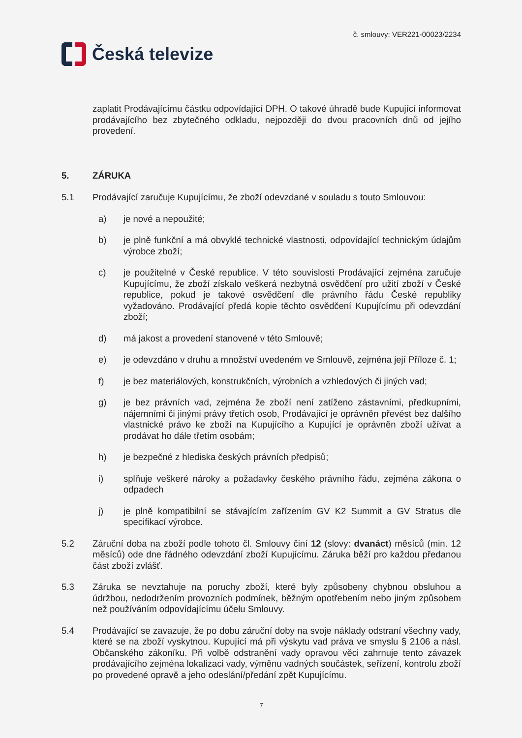Česká televize
č. smlouvy: VER221-00023/2234
zaplatit Prodávajícímu částku odpovídající DPH. O takové úhradě bude Kupující informovat prodávajícího bez zbytečného odkladu, nejpozději do dvou pracovních dnů od jejího provedení.
5. ZÁRUKA
5.1 Prodávající zaručuje Kupujícímu, že zboží odevzdané v souladu s touto Smlouvou:
a) je nové a nepoužité;
b) je plně funkční a má obvyklé technické vlastnosti, odpovídající technickým údajům výrobce zboží;
c) je použitelné v České republice. V této souvislosti Prodávající zejména zaručuje Kupujícímu, že zboží získalo veškerá nezbytná osvědčení pro užití zboží v České republice, pokud je takové osvědčení dle právního řádu České republiky vyžadováno. Prodávající předá kopie těchto osvědčení Kupujícímu při odevzdání zboží;
d) má jakost a provedení stanovené v této Smlouvě;
e) je odevzdáno v druhu a množství uvedeném ve Smlouvě, zejména její Příloze č. 1;
f) je bez materiálových, konstrukčních, výrobních a vzhledových či jiných vad;
g) je bez právních vad, zejména že zboží není zatíženo zástavními, předkupními, nájemními či jinými právy třetích osob, Prodávající je oprávněn převést bez dalšího vlastnické právo ke zboží na Kupujícího a Kupující je oprávněn zboží užívat a prodávat ho dále třetím osobám;
h) je bezpečné z hlediska českých právních předpisů;
i) splňuje veškeré nároky a požadavky českého právního řádu, zejména zákona o odpadech
j) je plně kompatibilní se stávajícím zařízením GV K2 Summit a GV Stratus dle specifikací výrobce.
5.2 Záruční doba na zboží podle tohoto čl. Smlouvy činí 12 (slovy: dvanáct) měsíců (min. 12 měsíců) ode dne řádného odevzdání zboží Kupujícímu. Záruka běží pro každou předanou část zboží zvlášť.
5.3 Záruka se nevztahuje na poruchy zboží, které byly způsobeny chybnou obsluhou a údržbou, nedodržením provozních podmínek, běžným opotřebením nebo jiným způsobem než používáním odpovídajícímu účelu Smlouvy.
5.4 Prodávající se zavazuje, že po dobu záruční doby na svoje náklady odstraní všechny vady, které se na zboží vyskytnou. Kupující má při výskytu vad práva ve smyslu § 2106 a násl. Občanského zákoníku. Při volbě odstranění vady opravou věci zahrnuje tento závazek prodávajícího zejména lokalizaci vady, výměnu vadných součástek, seřízení, kontrolu zboží po provedené opravě a jeho odeslání/předání zpět Kupujícímu.
7